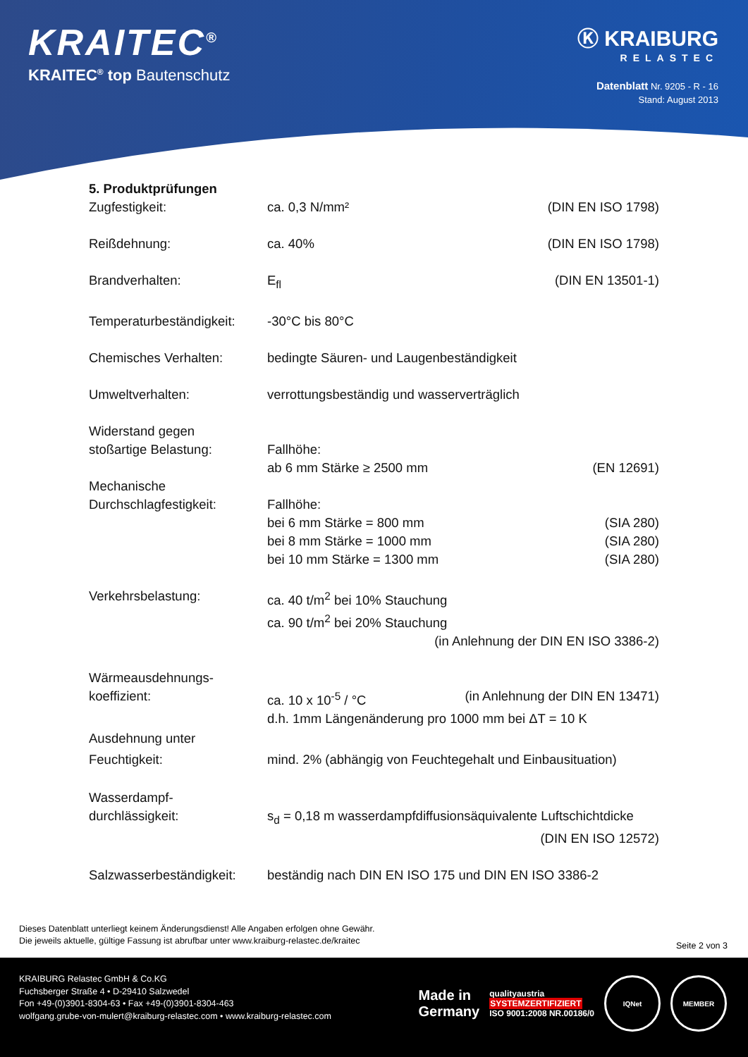KRAITEC<sup>®</sup>
KRAITEC<sup>®</sup> top Bautenschutz
Ⓚ KRAIBURG
RELASTEC
Datenblatt Nr. 9205 - R - 16
Stand: August 2013
| 5. Produktprüfungen | | |
| Zugfestigkeit: | ca. 0,3 N/mm² | (DIN EN ISO 1798) |
| Reißdehnung: | ca. 40% | (DIN EN ISO 1798) |
| Brandverhalten: | E<sub>fl</sub> | (DIN EN 13501-1) |
| Temperaturbeständigkeit: | -30°C bis 80°C | |
| Chemisches Verhalten: | bedingte Säuren- und Laugenbeständigkeit | |
| Umweltverhalten: | verrottungsbeständig und wasserverträglich | |
| Widerstand gegen stoßartige Belastung: | Fallhöhe: ab 6 mm Stärke ≥ 2500 mm | (EN 12691) |
| Mechanische Durchschlagfestigkeit: | Fallhöhe: bei 6 mm Stärke = 800 mm bei 8 mm Stärke = 1000 mm bei 10 mm Stärke = 1300 mm | (SIA 280) (SIA 280) (SIA 280) |
| Verkehrsbelastung: | ca. 40 t/m<sup>2</sup> bei 10% Stauchung ca. 90 t/m<sup>2</sup> bei 20% Stauchung (in Anlehnung der DIN EN ISO 3386-2) | |
| Wärmeausdehnungs- koeffizient: | ca. 10 x 10<sup>-5</sup> / °C | (in Anlehnung der DIN EN 13471) |
| | d.h. 1mm Längenänderung pro 1000 mm bei ΔT = 10 K | |
| Ausdehnung unter Feuchtigkeit: | mind. 2% (abhängig von Feuchtegehalt und Einbausituation) | |
| Wasserdampf- durchlässigkeit: | s<sub>d</sub> = 0,18 m wasserdampfdiffusionsäquivalente Luftschichtdicke (DIN EN ISO 12572) | |
| Salzwasserbeständigkeit: | beständig nach DIN EN ISO 175 und DIN EN ISO 3386-2 | |
Dieses Datenblatt unterliegt keinem Änderungsdienst! Alle Angaben erfolgen ohne Gewähr.
Die jeweils aktuelle, gültige Fassung ist abrufbar unter www.kraiburg-relastec.de/kraitec
Seite 2 von 3
KRAIBURG Relastec GmbH & Co.KG
Fuchsberger Straße 4 • D-29410 Salzwedel
Fon +49-(0)3901-8304-63 • Fax +49-(0)3901-8304-463
wolfgang.grube-von-mulert@kraiburg-relastec.com • www.kraiburg-relastec.com
Made in
Germany
qualityaustria
SYSTEMZERTIFIZIERT
ISO 9001:2008 NR.00186/0
IQNet MEMBER